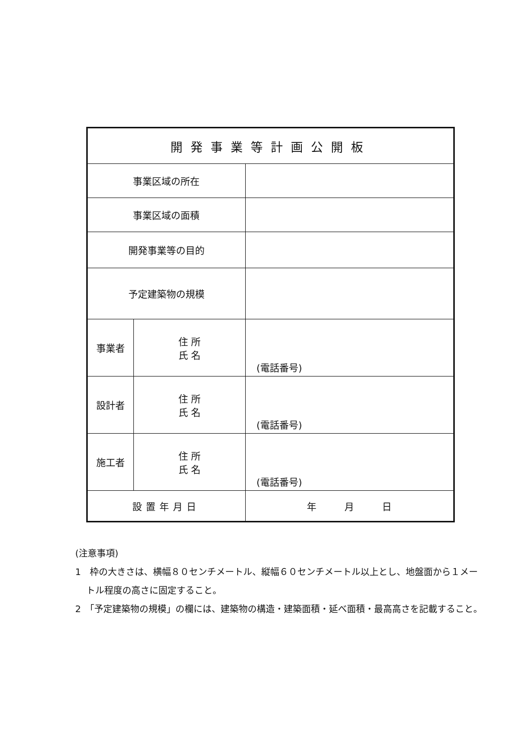| 開発事業等計画公開板 | | |
| 事業区域の所在 | | |
| 事業区域の面積 | | |
| 開発事業等の目的 | | |
| 予定建築物の規模 | | |
| 事業者 | 住 所 氏 名 | (電話番号) |
| 設計者 | 住 所 氏 名 | (電話番号) |
| 施工者 | 住 所 氏 名 | (電話番号) |
| 設置年月日 | | 年 月 日 |
(注意事項)
1　枠の大きさは、横幅８０センチメートル、縦幅６０センチメートル以上とし、地盤面から１メートル程度の高さに固定すること。
2　「予定建築物の規模」の欄には、建築物の構造・建築面積・延べ面積・最高高さを記載すること。